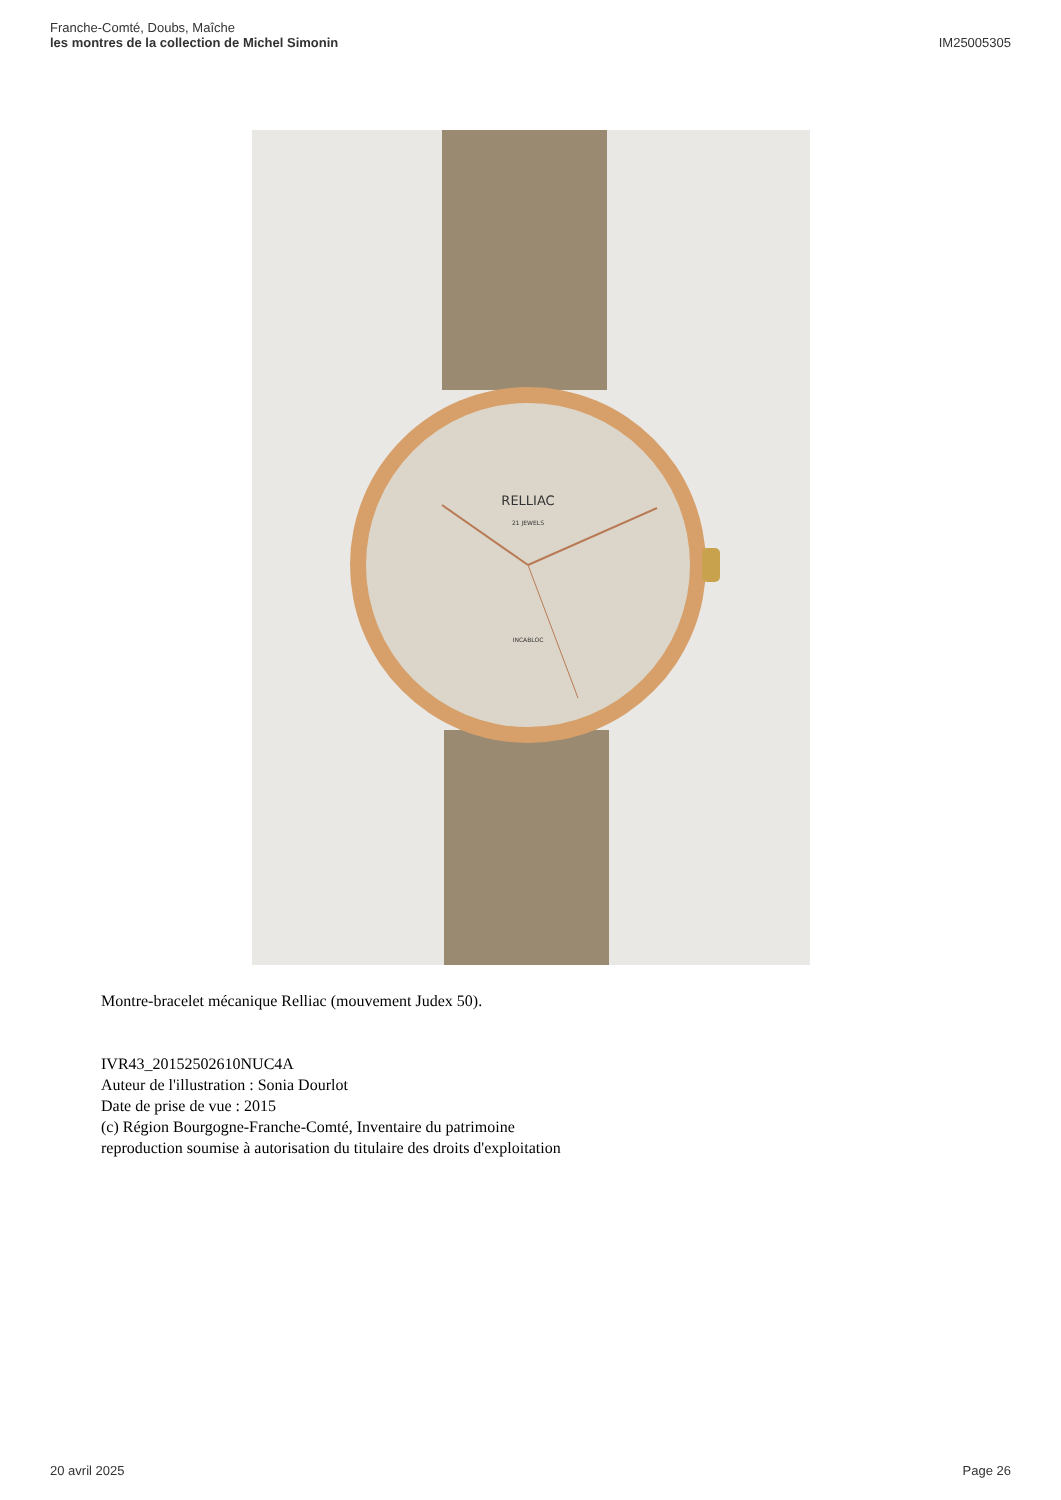Franche-Comté, Doubs, Maîche
les montres de la collection de Michel Simonin
IM25005305
RELLIAC
21 JEWELS
INCABLOC
Montre-bracelet mécanique Relliac (mouvement Judex 50).
IVR43_20152502610NUC4A
Auteur de l'illustration : Sonia Dourlot
Date de prise de vue : 2015
(c) Région Bourgogne-Franche-Comté, Inventaire du patrimoine
reproduction soumise à autorisation du titulaire des droits d'exploitation
20 avril 2025 Page 26